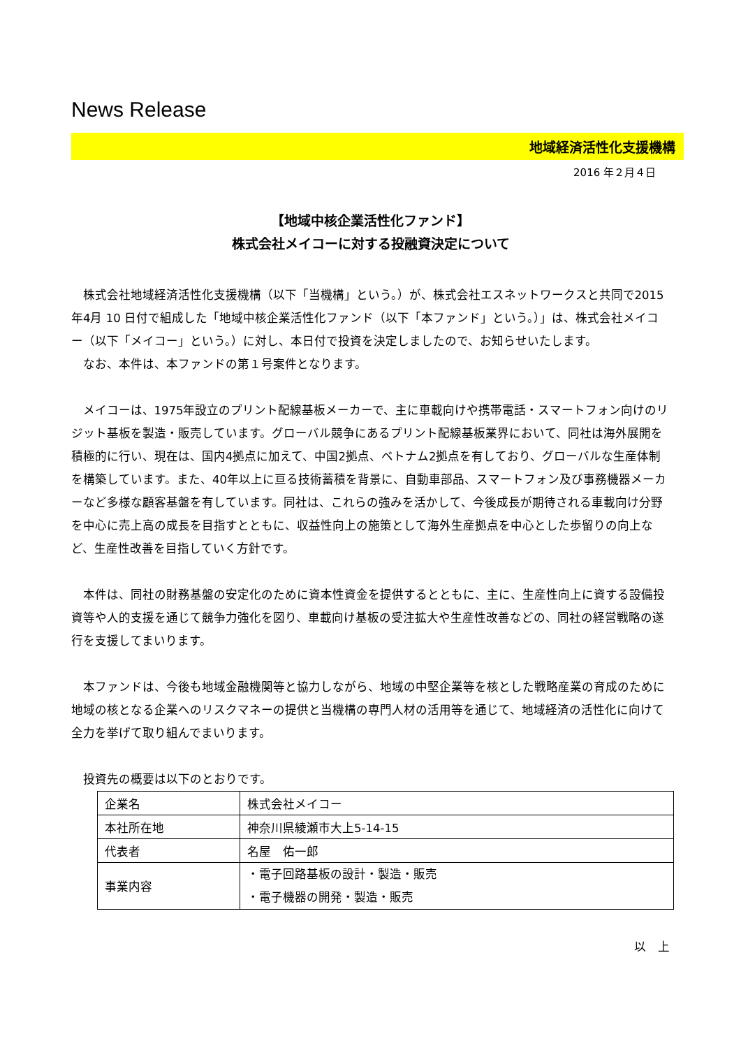News Release
地域経済活性化支援機構
2016 年２月４日
【地域中核企業活性化ファンド】
株式会社メイコーに対する投融資決定について
株式会社地域経済活性化支援機構（以下「当機構」という。）が、株式会社エスネットワークスと共同で2015 年4月 10 日付で組成した「地域中核企業活性化ファンド（以下「本ファンド」という。）」は、株式会社メイコー（以下「メイコー」という。）に対し、本日付で投資を決定しましたので、お知らせいたします。
なお、本件は、本ファンドの第１号案件となります。
メイコーは、1975年設立のプリント配線基板メーカーで、主に車載向けや携帯電話・スマートフォン向けのリジット基板を製造・販売しています。グローバル競争にあるプリント配線基板業界において、同社は海外展開を積極的に行い、現在は、国内4拠点に加えて、中国2拠点、ベトナム2拠点を有しており、グローバルな生産体制を構築しています。また、40年以上に亘る技術蓄積を背景に、自動車部品、スマートフォン及び事務機器メーカーなど多様な顧客基盤を有しています。同社は、これらの強みを活かして、今後成長が期待される車載向け分野を中心に売上高の成長を目指すとともに、収益性向上の施策として海外生産拠点を中心とした歩留りの向上など、生産性改善を目指していく方針です。
本件は、同社の財務基盤の安定化のために資本性資金を提供するとともに、主に、生産性向上に資する設備投資等や人的支援を通じて競争力強化を図り、車載向け基板の受注拡大や生産性改善などの、同社の経営戦略の遂行を支援してまいります。
本ファンドは、今後も地域金融機関等と協力しながら、地域の中堅企業等を核とした戦略産業の育成のために地域の核となる企業へのリスクマネーの提供と当機構の専門人材の活用等を通じて、地域経済の活性化に向けて全力を挙げて取り組んでまいります。
投資先の概要は以下のとおりです。
| 企業名 | 株式会社メイコー |
| 本社所在地 | 神奈川県綾瀬市大上5-14-15 |
| 代表者 | 名屋 佑一郎 |
| 事業内容 | ・電子回路基板の設計・製造・販売 ・電子機器の開発・製造・販売 |
以　上